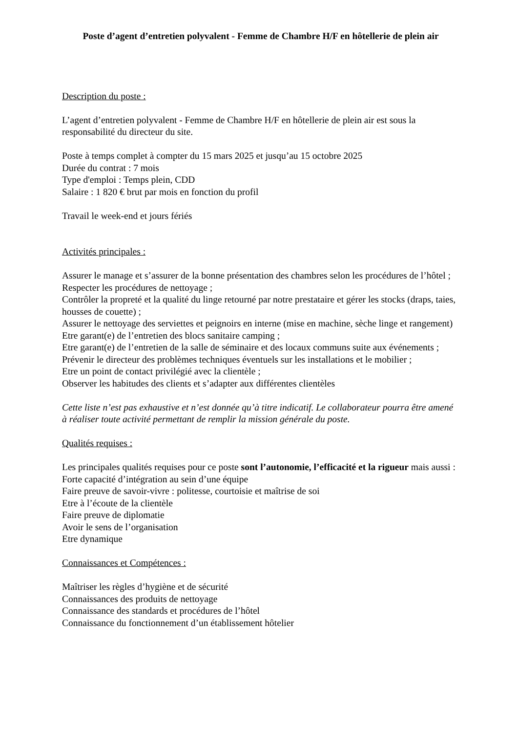Poste d’agent d’entretien polyvalent - Femme de Chambre H/F en hôtellerie de plein air
Description du poste :
L’agent d’entretien polyvalent - Femme de Chambre H/F en hôtellerie de plein air est sous la responsabilité du directeur du site.
Poste à temps complet à compter du 15 mars 2025 et jusqu’au 15 octobre 2025
Durée du contrat : 7 mois
Type d'emploi : Temps plein, CDD
Salaire : 1 820 € brut par mois en fonction du profil
Travail le week-end et jours fériés
Activités principales :
Assurer le manage et s’assurer de la bonne présentation des chambres selon les procédures de l’hôtel ;
Respecter les procédures de nettoyage ;
Contrôler la propreté et la qualité du linge retourné par notre prestataire et gérer les stocks (draps, taies, housses de couette) ;
Assurer le nettoyage des serviettes et peignoirs en interne (mise en machine, sèche linge et rangement)
Etre garant(e) de l’entretien des blocs sanitaire camping ;
Etre garant(e) de l’entretien de la salle de séminaire et des locaux communs suite aux événements ;
Prévenir le directeur des problèmes techniques éventuels sur les installations et le mobilier ;
Etre un point de contact privilégié avec la clientèle ;
Observer les habitudes des clients et s’adapter aux différentes clientèles
Cette liste n’est pas exhaustive et n’est donnée qu’à titre indicatif. Le collaborateur pourra être amené à réaliser toute activité permettant de remplir la mission générale du poste.
Qualités requises :
Les principales qualités requises pour ce poste sont l’autonomie, l’efficacité et la rigueur mais aussi :
Forte capacité d’intégration au sein d’une équipe
Faire preuve de savoir-vivre : politesse, courtoisie et maîtrise de soi
Etre à l’écoute de la clientèle
Faire preuve de diplomatie
Avoir le sens de l’organisation
Etre dynamique
Connaissances et Compétences :
Maîtriser les règles d’hygiène et de sécurité
Connaissances des produits de nettoyage
Connaissance des standards et procédures de l’hôtel
Connaissance du fonctionnement d’un établissement hôtelier